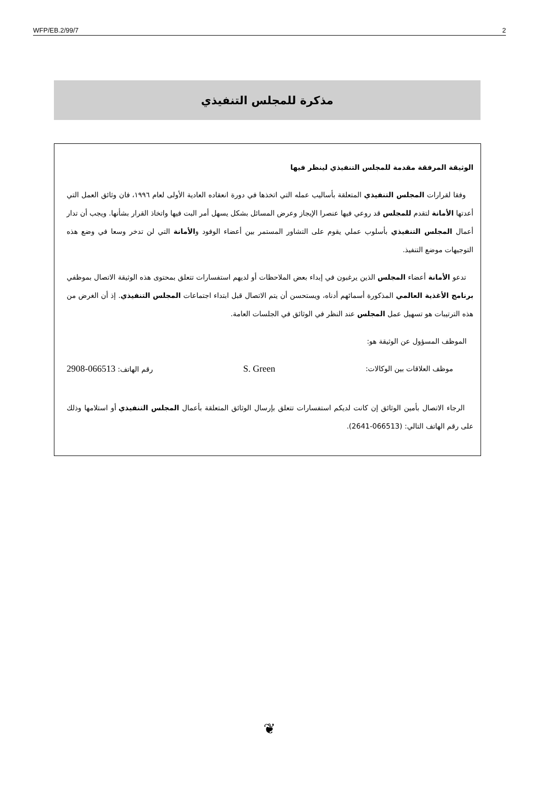WFP/EB.2/99/7 2
مذكرة للمجلس التنفيذي
الوثيقة المرفقة مقدمة للمجلس التنفيذي لينظر فيها
وفقا لقرارات المجلس التنفيذي المتعلقة بأساليب عمله التي اتخذها في دورة انعقاده العادية الأولى لعام ١٩٩٦، فان وثائق العمل التي أعدتها الأمانة لتقدم للمجلس قد روعي فيها عنصرا الإيجاز وعرض المسائل بشكل يسهل أمر البت فيها واتخاذ القرار بشأنها. ويجب أن تدار أعمال المجلس التنفيذي بأسلوب عملي يقوم على التشاور المستمر بين أعضاء الوفود والأمانة التي لن تدخر وسعا في وضع هذه التوجيهات موضع التنفيذ.
تدعو الأمانة أعضاء المجلس الذين يرغبون في إبداء بعض الملاحظات أو لديهم استفسارات تتعلق بمحتوى هذه الوثيقة الاتصال بموظفي برنامج الأغذية العالمي المذكورة أسمائهم أدناه، ويستحسن أن يتم الاتصال قبل ابتداء اجتماعات المجلس التنفيذي. إذ أن الغرض من هذه الترتيبات هو تسهيل عمل المجلس عند النظر في الوثائق في الجلسات العامة.
الموظف المسؤول عن الوثيقة هو:
موظف العلاقات بين الوكالات: S. Green رقم الهاتف: 066513-2908
الرجاء الاتصال بأمين الوثائق إن كانت لديكم استفسارات تتعلق بإرسال الوثائق المتعلقة بأعمال المجلس التنفيذي أو استلامها وذلك على رقم الهاتف التالي: (066513-2641).
❦